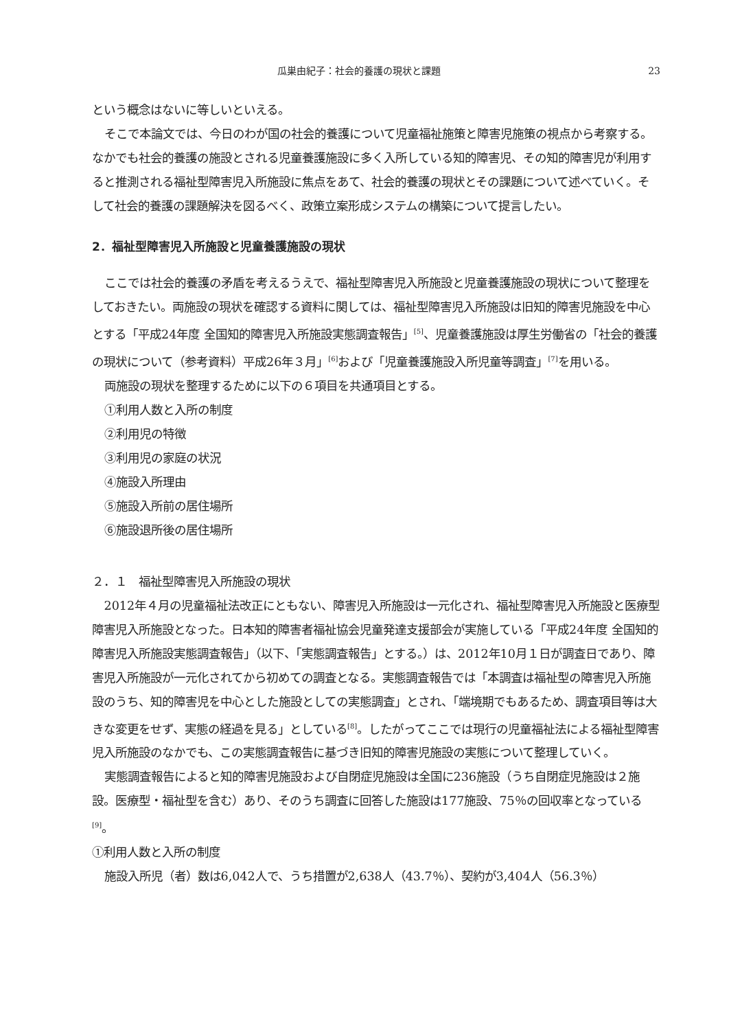瓜巣由紀子：社会的養護の現状と課題 23
という概念はないに等しいといえる。
そこで本論文では、今日のわが国の社会的養護について児童福祉施策と障害児施策の視点から考察する。なかでも社会的養護の施設とされる児童養護施設に多く入所している知的障害児、その知的障害児が利用すると推測される福祉型障害児入所施設に焦点をあて、社会的養護の現状とその課題について述べていく。そして社会的養護の課題解決を図るべく、政策立案形成システムの構築について提言したい。
2．福祉型障害児入所施設と児童養護施設の現状
ここでは社会的養護の矛盾を考えるうえで、福祉型障害児入所施設と児童養護施設の現状について整理をしておきたい。両施設の現状を確認する資料に関しては、福祉型障害児入所施設は旧知的障害児施設を中心とする「平成24年度 全国知的障害児入所施設実態調査報告」<sup>[5]</sup>、児童養護施設は厚生労働省の「社会的養護の現状について（参考資料）平成26年３月」<sup>[6]</sup>および「児童養護施設入所児童等調査」<sup>[7]</sup>を用いる。
両施設の現状を整理するために以下の６項目を共通項目とする。
①利用人数と入所の制度
②利用児の特徴
③利用児の家庭の状況
④施設入所理由
⑤施設入所前の居住場所
⑥施設退所後の居住場所
２．１　福祉型障害児入所施設の現状
2012年４月の児童福祉法改正にともない、障害児入所施設は一元化され、福祉型障害児入所施設と医療型障害児入所施設となった。日本知的障害者福祉協会児童発達支援部会が実施している「平成24年度 全国知的障害児入所施設実態調査報告」（以下、「実態調査報告」とする。）は、2012年10月１日が調査日であり、障害児入所施設が一元化されてから初めての調査となる。実態調査報告では「本調査は福祉型の障害児入所施設のうち、知的障害児を中心とした施設としての実態調査」とされ、「端境期でもあるため、調査項目等は大きな変更をせず、実態の経過を見る」としている<sup>[8]</sup>。したがってここでは現行の児童福祉法による福祉型障害児入所施設のなかでも、この実態調査報告に基づき旧知的障害児施設の実態について整理していく。
実態調査報告によると知的障害児施設および自閉症児施設は全国に236施設（うち自閉症児施設は２施設。医療型・福祉型を含む）あり、そのうち調査に回答した施設は177施設、75％の回収率となっている<sup>[9]</sup>。
①利用人数と入所の制度
施設入所児（者）数は6,042人で、うち措置が2,638人（43.7％）、契約が3,404人（56.3％）